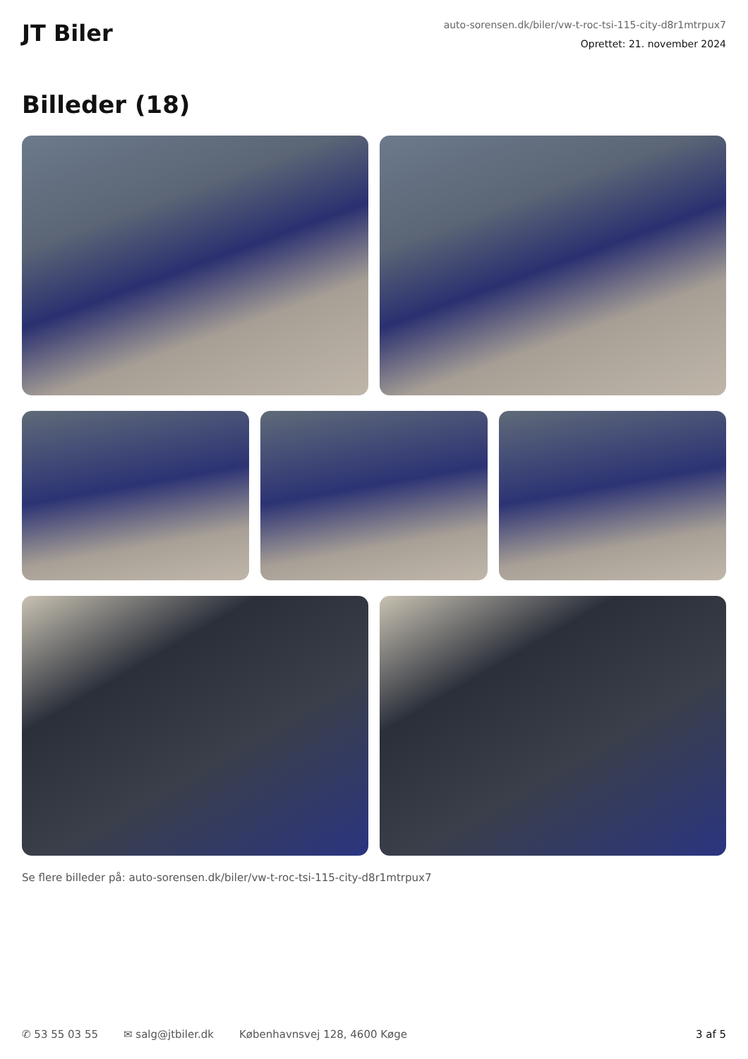JT Biler
auto-sorensen.dk/biler/vw-t-roc-tsi-115-city-d8r1mtrpux7
Oprettet: 21. november 2024
Billeder (18)
Se flere billeder på: auto-sorensen.dk/biler/vw-t-roc-tsi-115-city-d8r1mtrpux7
✆ 53 55 03 55 ✉ salg@jtbiler.dk Københavnsvej 128, 4600 Køge 3 af 5